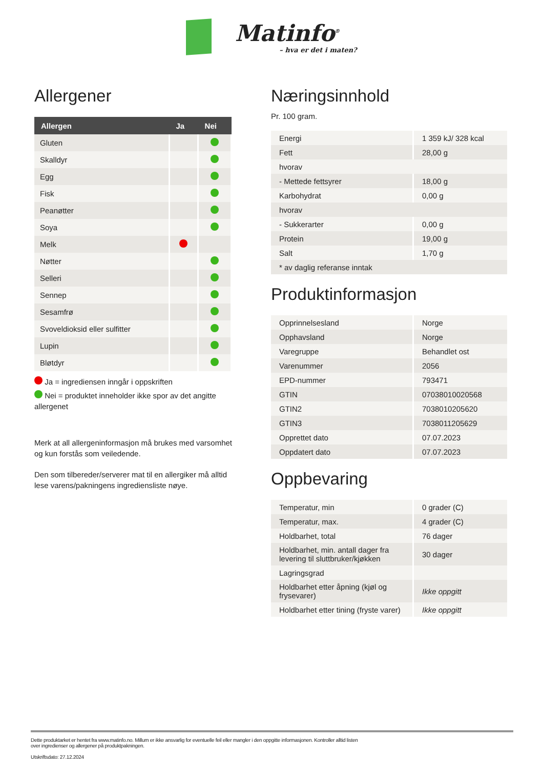Matinfo<sup>®</sup> – hva er det i maten?
Allergener
| Allergen | Ja | Nei |
| --- | --- | --- |
| Gluten | | |
| Skalldyr | | |
| Egg | | |
| Fisk | | |
| Peanøtter | | |
| Soya | | |
| Melk | | |
| Nøtter | | |
| Selleri | | |
| Sennep | | |
| Sesamfrø | | |
| Svoveldioksid eller sulfitter | | |
| Lupin | | |
| Bløtdyr | | |
Ja = ingrediensen inngår i oppskriften
Nei = produktet inneholder ikke spor av det angitte allergenet
Merk at all allergeninformasjon må brukes med varsomhet og kun forstås som veiledende.
Den som tilbereder/serverer mat til en allergiker må alltid lese varens/pakningens ingrediensliste nøye.
Næringsinnhold
Pr. 100 gram.
| Energi | 1 359 kJ/ 328 kcal |
| Fett | 28,00 g |
| hvorav | |
| - Mettede fettsyrer | 18,00 g |
| Karbohydrat | 0,00 g |
| hvorav | |
| - Sukkerarter | 0,00 g |
| Protein | 19,00 g |
| Salt | 1,70 g |
| * av daglig referanse inntak | |
Produktinformasjon
| Opprinnelsesland | Norge |
| Opphavsland | Norge |
| Varegruppe | Behandlet ost |
| Varenummer | 2056 |
| EPD-nummer | 793471 |
| GTIN | 07038010020568 |
| GTIN2 | 7038010205620 |
| GTIN3 | 7038011205629 |
| Opprettet dato | 07.07.2023 |
| Oppdatert dato | 07.07.2023 |
Oppbevaring
| Temperatur, min | 0 grader (C) |
| Temperatur, max. | 4 grader (C) |
| Holdbarhet, total | 76 dager |
| Holdbarhet, min. antall dager fra levering til sluttbruker/kjøkken | 30 dager |
| Lagringsgrad | |
| Holdbarhet etter åpning (kjøl og frysevarer) | Ikke oppgitt |
| Holdbarhet etter tining (fryste varer) | Ikke oppgitt |
Dette produktarket er hentet fra www.matinfo.no. Millum er ikke ansvarlig for eventuelle feil eller mangler i den oppgitte informasjonen. Kontroller alltid listen
over ingredienser og allergener på produktpakningen.
Utskriftsdato: 27.12.2024